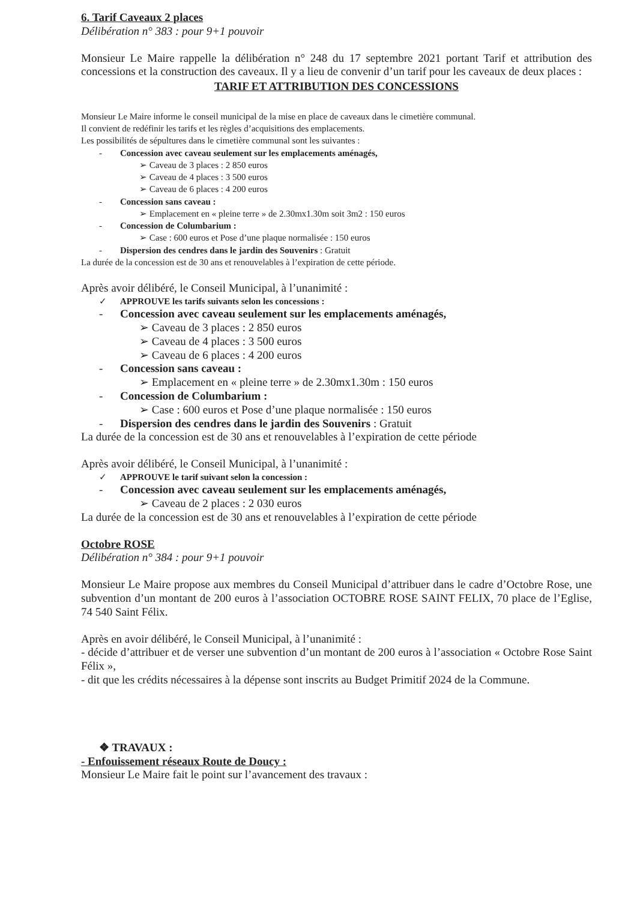6. Tarif Caveaux 2 places
Délibération n° 383 : pour 9+1 pouvoir
Monsieur Le Maire rappelle la délibération n° 248 du 17 septembre 2021 portant Tarif et attribution des concessions et la construction des caveaux. Il y a lieu de convenir d’un tarif pour les caveaux de deux places :
TARIF ET ATTRIBUTION DES CONCESSIONS
Monsieur Le Maire informe le conseil municipal de la mise en place de caveaux dans le cimetière communal.
Il convient de redéfinir les tarifs et les règles d’acquisitions des emplacements.
Les possibilités de sépultures dans le cimetière communal sont les suivantes :
- Concession avec caveau seulement sur les emplacements aménagés,
➢ Caveau de 3 places : 2 850 euros
➢ Caveau de 4 places : 3 500 euros
➢ Caveau de 6 places : 4 200 euros
- Concession sans caveau :
➢ Emplacement en « pleine terre » de 2.30mx1.30m soit 3m2 : 150 euros
- Concession de Columbarium :
➢ Case : 600 euros et Pose d’une plaque normalisée : 150 euros
- Dispersion des cendres dans le jardin des Souvenirs : Gratuit
La durée de la concession est de 30 ans et renouvelables à l’expiration de cette période.
Après avoir délibéré, le Conseil Municipal, à l’unanimité :
✓ APPROUVE les tarifs suivants selon les concessions :
- Concession avec caveau seulement sur les emplacements aménagés,
➢ Caveau de 3 places : 2 850 euros
➢ Caveau de 4 places : 3 500 euros
➢ Caveau de 6 places : 4 200 euros
- Concession sans caveau :
➢ Emplacement en « pleine terre » de 2.30mx1.30m : 150 euros
- Concession de Columbarium :
➢ Case : 600 euros et Pose d’une plaque normalisée : 150 euros
- Dispersion des cendres dans le jardin des Souvenirs : Gratuit
La durée de la concession est de 30 ans et renouvelables à l’expiration de cette période
Après avoir délibéré, le Conseil Municipal, à l’unanimité :
✓ APPROUVE le tarif suivant selon la concession :
- Concession avec caveau seulement sur les emplacements aménagés,
➢ Caveau de 2 places : 2 030 euros
La durée de la concession est de 30 ans et renouvelables à l’expiration de cette période
Octobre ROSE
Délibération n° 384 : pour 9+1 pouvoir
Monsieur Le Maire propose aux membres du Conseil Municipal d’attribuer dans le cadre d’Octobre Rose, une subvention d’un montant de 200 euros à l’association OCTOBRE ROSE SAINT FELIX, 70 place de l’Eglise, 74 540 Saint Félix.
Après en avoir délibéré, le Conseil Municipal, à l’unanimité :
- décide d’attribuer et de verser une subvention d’un montant de 200 euros à l’association « Octobre Rose Saint Félix »,
- dit que les crédits nécessaires à la dépense sont inscrits au Budget Primitif 2024 de la Commune.
❖ TRAVAUX :
- Enfouissement réseaux Route de Doucy :
Monsieur Le Maire fait le point sur l’avancement des travaux :